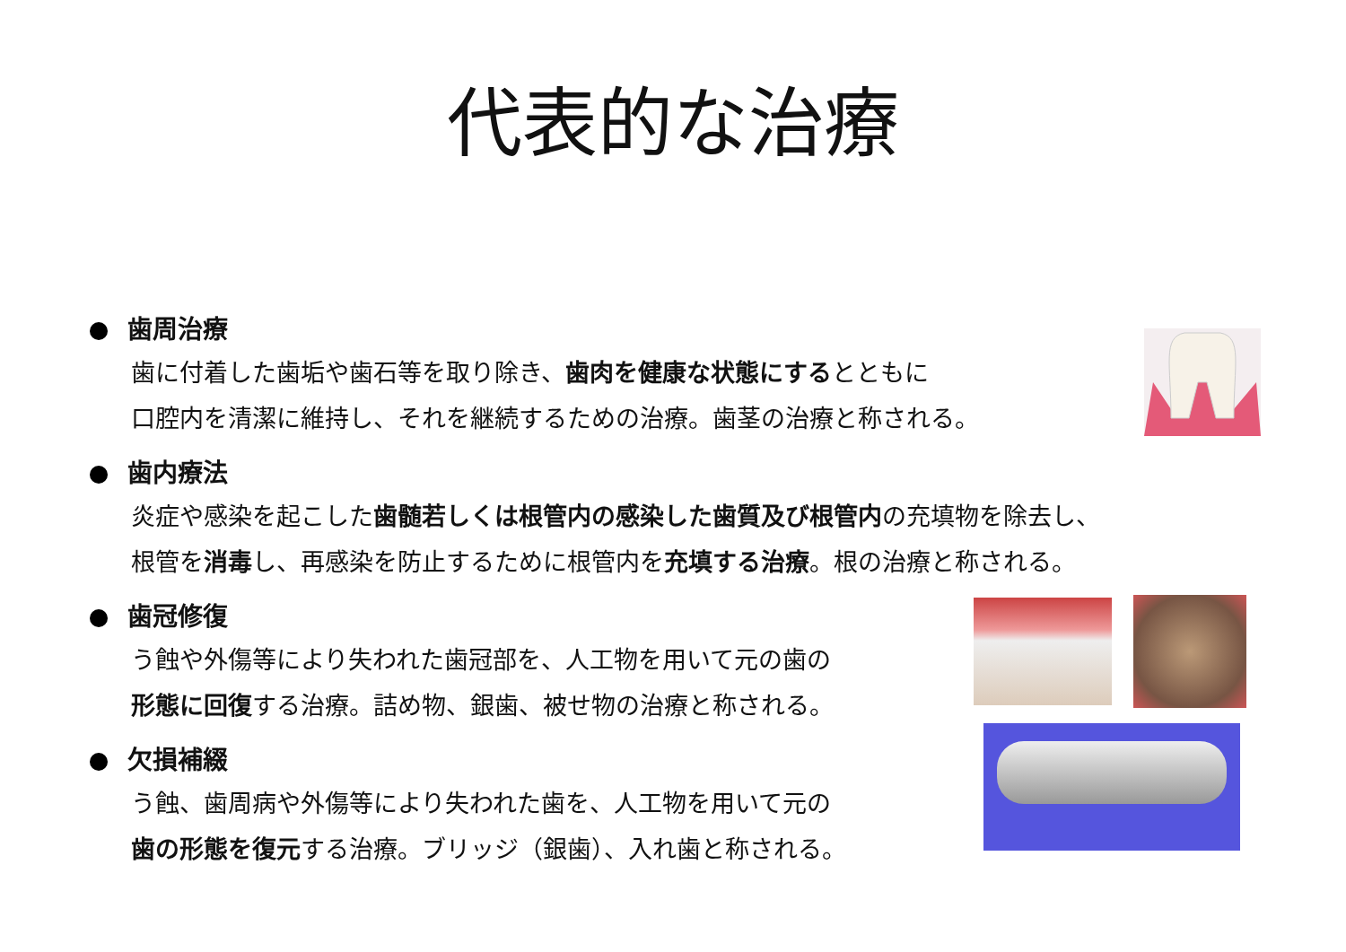代表的な治療
歯周治療
歯に付着した歯垢や歯石等を取り除き、歯肉を健康な状態にするとともに
口腔内を清潔に維持し、それを継続するための治療。歯茎の治療と称される。
歯内療法
炎症や感染を起こした歯髄若しくは根管内の感染した歯質及び根管内の充填物を除去し、
根管を消毒し、再感染を防止するために根管内を充填する治療。根の治療と称される。
歯冠修復
う蝕や外傷等により失われた歯冠部を、人工物を用いて元の歯の
形態に回復する治療。詰め物、銀歯、被せ物の治療と称される。
欠損補綴
う蝕、歯周病や外傷等により失われた歯を、人工物を用いて元の
歯の形態を復元する治療。ブリッジ（銀歯）、入れ歯と称される。